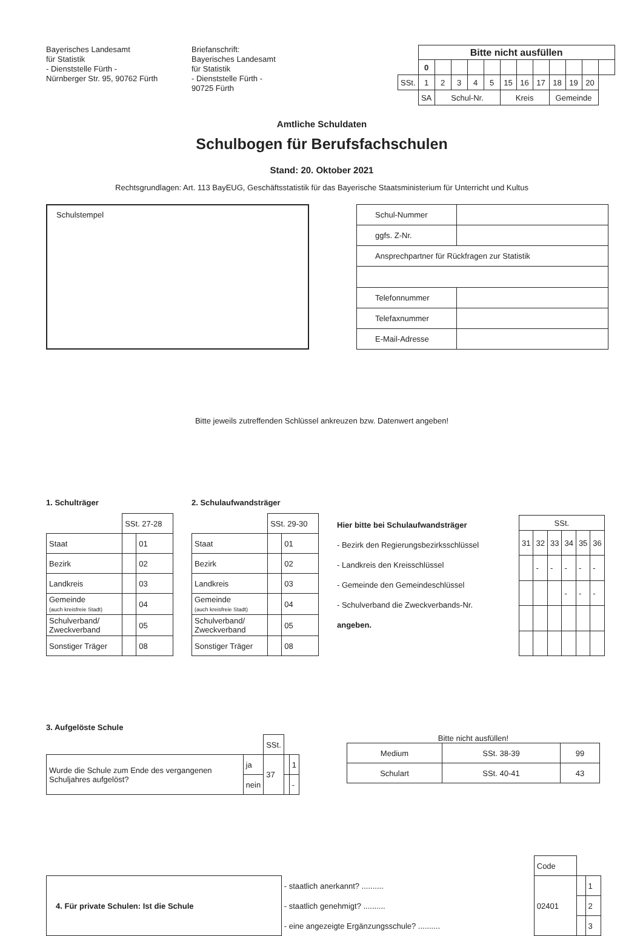Bayerisches Landesamt
für Statistik
- Dienststelle Fürth -
Nürnberger Str. 95, 90762 Fürth
Briefanschrift:
Bayerisches Landesamt
für Statistik
- Dienststelle Fürth -
90725 Fürth
| | Bitte nicht ausfüllen | | | | | | | | | | | |
| | 0 | | | | | | | | | | | |
| SSt. | 1 | 2 | 3 | 4 | 5 | 15 | 16 | 17 | 18 | 19 | 20 | |
| | SA | Schul-Nr. | | | | Kreis | | | Gemeinde | | | |
Amtliche Schuldaten
Schulbogen für Berufsfachschulen
Stand: 20. Oktober 2021
Rechtsgrundlagen: Art. 113 BayEUG, Geschäftsstatistik für das Bayerische Staatsministerium für Unterricht und Kultus
Schulstempel
| Schul-Nummer | |
| ggfs. Z-Nr. | |
| Ansprechpartner für Rückfragen zur Statistik | |
| Telefonnummer | |
| Telefaxnummer | |
| E-Mail-Adresse | |
Bitte jeweils zutreffenden Schlüssel ankreuzen bzw. Datenwert angeben!
1. Schulträger
| | SSt. 27-28 | |
| Staat | | 01 |
| Bezirk | | 02 |
| Landkreis | | 03 |
| Gemeinde (auch kreisfreie Stadt) | | 04 |
| Schulverband/ Zweckverband | | 05 |
| Sonstiger Träger | | 08 |
2. Schulaufwandsträger
| | SSt. 29-30 | |
| Staat | | 01 |
| Bezirk | | 02 |
| Landkreis | | 03 |
| Gemeinde (auch kreisfreie Stadt) | | 04 |
| Schulverband/ Zweckverband | | 05 |
| Sonstiger Träger | | 08 |
Hier bitte bei Schulaufwandsträger
- Bezirk den Regierungsbezirksschlüssel
- Landkreis den Kreisschlüssel
- Gemeinde den Gemeindeschlüssel
- Schulverband die Zweckverbands-Nr.
angeben.
| SSt. | | | | | |
| 31 | 32 | 33 | 34 | 35 | 36 |
| | - | - | - | - | - |
| | | | - | - | - |
3. Aufgelöste Schule
| | | SSt. | | |
| Wurde die Schule zum Ende des vergangenen Schuljahres aufgelöst? | ja | 37 | | 1 |
| | nein | | | - |
Bitte nicht ausfüllen!
| Medium | SSt. 38-39 | 99 |
| Schulart | SSt. 40-41 | 43 |
| | | Code | | |
| 4. Für private Schulen: Ist die Schule | - staatlich anerkannt? .......... | 02401 | | 1 |
| | - staatlich genehmigt? .......... | | | 2 |
| | - eine angezeigte Ergänzungsschule? .......... | | | 3 |